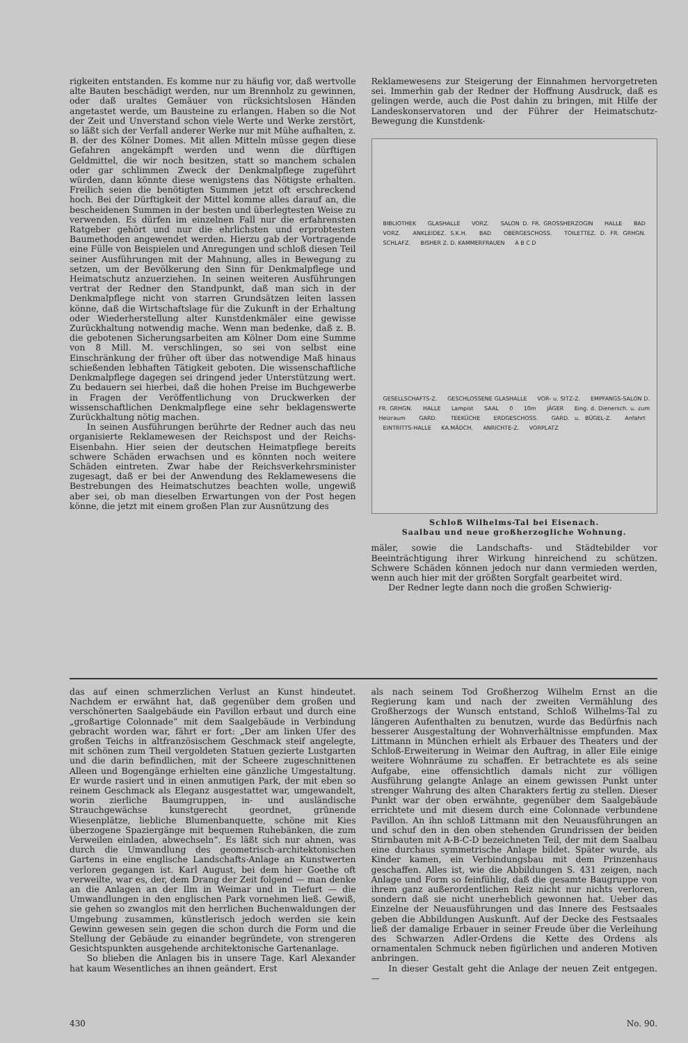rigkeiten entstanden. Es komme nur zu häufig vor, daß wertvolle alte Bauten beschädigt werden, nur um Brennholz zu gewinnen, oder daß uraltes Gemäuer von rücksichtslosen Händen angetastet werde, um Bausteine zu erlangen. Haben so die Not der Zeit und Unverstand schon viele Werte und Werke zerstört, so läßt sich der Verfall anderer Werke nur mit Mühe aufhalten, z. B. der des Kölner Domes. Mit allen Mitteln müsse gegen diese Gefahren angekämpft werden und wenn die dürftigen Geldmittel, die wir noch besitzen, statt so manchem schalen oder gar schlimmen Zweck der Denkmalpflege zugeführt würden, dann könnte diese wenigstens das Nötigste erhalten. Freilich seien die benötigten Summen jetzt oft erschreckend hoch. Bei der Dürftigkeit der Mittel komme alles darauf an, die bescheidenen Summen in der besten und überlegtesten Weise zu verwenden. Es dürfen im einzelnen Fall nur die erfahrensten Ratgeber gehört und nur die ehrlichsten und erprobtesten Baumethoden angewendet werden. Hierzu gab der Vortragende eine Fülle von Beispielen und Anregungen und schloß diesen Teil seiner Ausführungen mit der Mahnung, alles in Bewegung zu setzen, um der Bevölkerung den Sinn für Denkmalpflege und Heimatschutz anzuerziehen. In seinen weiteren Ausführungen vertrat der Redner den Standpunkt, daß man sich in der Denkmalpflege nicht von starren Grundsätzen leiten lassen könne, daß die Wirtschaftslage für die Zukunft in der Erhaltung oder Wiederherstellung alter Kunstdenkmäler eine gewisse Zurückhaltung notwendig mache. Wenn man bedenke, daß z. B. die gebotenen Sicherungsarbeiten am Kölner Dom eine Summe von 8 Mill. M. verschlingen, so sei von selbst eine Einschränkung der früher oft über das notwendige Maß hinaus schießenden lebhaften Tätigkeit geboten. Die wissenschaftliche Denkmalpflege dagegen sei dringend jeder Unterstützung wert. Zu bedauern sei hierbei, daß die hohen Preise im Buchgewerbe in Fragen der Veröffentlichung von Druckwerken der wissenschaftlichen Denkmalpflege eine sehr beklagenswerte Zurückhaltung nötig machen.
In seinen Ausführungen berührte der Redner auch das neu organisierte Reklamewesen der Reichspost und der Reichs-Eisenbahn. Hier seien der deutschen Heimatpflege bereits schwere Schäden erwachsen und es könnten noch weitere Schäden eintreten. Zwar habe der Reichsverkehrsminister zugesagt, daß er bei der Anwendung des Reklamewesens die Bestrebungen des Heimatschutzes beachten wolle, ungewiß aber sei, ob man dieselben Erwartungen von der Post hegen könne, die jetzt mit einem großen Plan zur Ausnützung des
Reklamewesens zur Steigerung der Einnahmen hervorgetreten sei. Immerhin gab der Redner der Hoffnung Ausdruck, daß es gelingen werde, auch die Post dahin zu bringen, mit Hilfe der Landeskonservatoren und der Führer der Heimatschutz-Bewegung die Kunstdenk-
BIBLIOTHEK GLASHALLE VORZ. SALON D. FR. GROSSHERZOGIN HALLE BAD VORZ. ANKLEIDEZ. S.K.H. BAD OBERGESCHOSS. TOILETTEZ. D. FR. GRHGN. SCHLAFZ. BISHER Z. D. KAMMERFRAUEN A B C D
GESELLSCHAFTS-Z. GESCHLOSSENE GLASHALLE VOR- u. SITZ-Z. EMPFANGS-SALON D. FR. GRHGN. HALLE Lampist SAAL 0 10m JÄGER Eing. d. Dienersch. u. zum Heizraum GARD. TEEKÜCHE ERDGESCHOSS. GARD. u. BÜGEL-Z. Anfahrt EINTRITTS-HALLE KA.MÄDCH. ANRICHTE-Z. VORPLATZ
Schloß Wilhelms-Tal bei Eisenach.
Saalbau und neue großherzogliche Wohnung.
mäler, sowie die Landschafts- und Städtebilder vor Beeinträchtigung ihrer Wirkung hinreichend zu schützen. Schwere Schäden können jedoch nur dann vermieden werden, wenn auch hier mit der größten Sorgfalt gearbeitet wird.
Der Redner legte dann noch die großen Schwierig-
das auf einen schmerzlichen Verlust an Kunst hindeutet. Nachdem er erwähnt hat, daß gegenüber dem großen und verschönerten Saalgebäude ein Pavillon erbaut und durch eine „großartige Colonnade“ mit dem Saalgebäude in Verbindung gebracht worden war, fährt er fort: „Der am linken Ufer des großen Teichs in altfranzösischem Geschmack steif angelegte, mit schönen zum Theil vergoldeten Statuen gezierte Lustgarten und die darin befindlichen, mit der Scheere zugeschnittenen Alleen und Bogengänge erhielten eine gänzliche Umgestaltung. Er wurde rasiert und in einen anmutigen Park, der mit eben so reinem Geschmack als Eleganz ausgestattet war, umgewandelt, worin zierliche Baumgruppen, in- und ausländische Strauchgewächse kunstgerecht geordnet, grünende Wiesenplätze, liebliche Blumenbanquette, schöne mit Kies überzogene Spaziergänge mit bequemen Ruhebänken, die zum Verweilen einladen, abwechseln“. Es läßt sich nur ahnen, was durch die Umwandlung des geometrisch-architektonischen Gartens in eine englische Landschafts-Anlage an Kunstwerten verloren gegangen ist. Karl August, bei dem hier Goethe oft verweilte, war es, der, dem Drang der Zeit folgend — man denke an die Anlagen an der Ilm in Weimar und in Tiefurt — die Umwandlungen in den englischen Park vornehmen ließ. Gewiß, sie gehen so zwanglos mit den herrlichen Buchenwaldungen der Umgebung zusammen, künstlerisch jedoch werden sie kein Gewinn gewesen sein gegen die schon durch die Form und die Stellung der Gebäude zu einander begründete, von strengeren Gesichtspunkten ausgehende architektonische Gartenanlage.
So blieben die Anlagen bis in unsere Tage. Karl Alexander hat kaum Wesentliches an ihnen geändert. Erst
als nach seinem Tod Großherzog Wilhelm Ernst an die Regierung kam und nach der zweiten Vermählung des Großherzogs der Wunsch entstand, Schloß Wilhelms-Tal zu längeren Aufenthalten zu benutzen, wurde das Bedürfnis nach besserer Ausgestaltung der Wohnverhältnisse empfunden. Max Littmann in München erhielt als Erbauer des Theaters und der Schloß-Erweiterung in Weimar den Auftrag, in aller Eile einige weitere Wohnräume zu schaffen. Er betrachtete es als seine Aufgabe, eine offensichtlich damals nicht zur völligen Ausführung gelangte Anlage an einem gewissen Punkt unter strenger Wahrung des alten Charakters fertig zu stellen. Dieser Punkt war der oben erwähnte, gegenüber dem Saalgebäude errichtete und mit diesem durch eine Colonnade verbundene Pavillon. An ihn schloß Littmann mit den Neuausführungen an und schuf den in den oben stehenden Grundrissen der beiden Stirnbauten mit A-B-C-D bezeichneten Teil, der mit dem Saalbau eine durchaus symmetrische Anlage bildet. Später wurde, als Kinder kamen, ein Verbindungsbau mit dem Prinzenhaus geschaffen. Alles ist, wie die Abbildungen S. 431 zeigen, nach Anlage und Form so feinfühlig, daß die gesamte Baugruppe von ihrem ganz außerordentlichen Reiz nicht nur nichts verloren, sondern daß sie nicht unerheblich gewonnen hat. Ueber das Einzelne der Neuausführungen und das Innere des Festsaales geben die Abbildungen Auskunft. Auf der Decke des Festsaales ließ der damalige Erbauer in seiner Freude über die Verleihung des Schwarzen Adler-Ordens die Kette des Ordens als ornamentalen Schmuck neben figürlichen und anderen Motiven anbringen.
In dieser Gestalt geht die Anlage der neuen Zeit entgegen. —
430 No. 90.